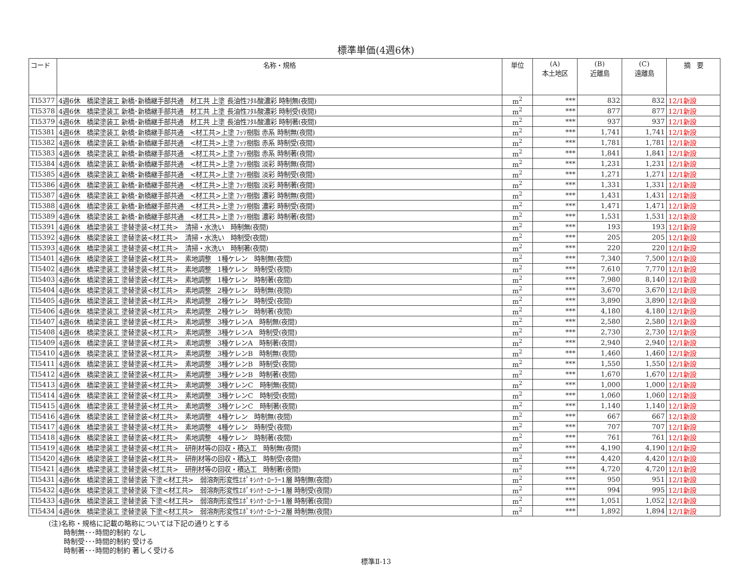標準単価(4週6休)
| コード | 名称・規格 | 単位 | (A) 本土地区 | (B) 近離島 | (C) 遠離島 | 摘 要 |
| --- | --- | --- | --- | --- | --- | --- |
| TI5377 | 4週6休 橋梁塗装工 新橋･新橋継手部共通 材工共 上塗 長油性ﾌﾀﾙ酸濃彩 時制無(夜間) | m<sup>2</sup> | *** | 832 | 832 | 12/1新設 |
| TI5378 | 4週6休 橋梁塗装工 新橋･新橋継手部共通 材工共 上塗 長油性ﾌﾀﾙ酸濃彩 時制受(夜間) | m<sup>2</sup> | *** | 877 | 877 | 12/1新設 |
| TI5379 | 4週6休 橋梁塗装工 新橋･新橋継手部共通 材工共 上塗 長油性ﾌﾀﾙ酸濃彩 時制著(夜間) | m<sup>2</sup> | *** | 937 | 937 | 12/1新設 |
| TI5381 | 4週6休 橋梁塗装工 新橋･新橋継手部共通 <材工共>上塗 ﾌｯｿ樹脂 赤系 時制無(夜間) | m<sup>2</sup> | *** | 1,741 | 1,741 | 12/1新設 |
| TI5382 | 4週6休 橋梁塗装工 新橋･新橋継手部共通 <材工共>上塗 ﾌｯｿ樹脂 赤系 時制受(夜間) | m<sup>2</sup> | *** | 1,781 | 1,781 | 12/1新設 |
| TI5383 | 4週6休 橋梁塗装工 新橋･新橋継手部共通 <材工共>上塗 ﾌｯｿ樹脂 赤系 時制著(夜間) | m<sup>2</sup> | *** | 1,841 | 1,841 | 12/1新設 |
| TI5384 | 4週6休 橋梁塗装工 新橋･新橋継手部共通 <材工共>上塗 ﾌｯｿ樹脂 淡彩 時制無(夜間) | m<sup>2</sup> | *** | 1,231 | 1,231 | 12/1新設 |
| TI5385 | 4週6休 橋梁塗装工 新橋･新橋継手部共通 <材工共>上塗 ﾌｯｿ樹脂 淡彩 時制受(夜間) | m<sup>2</sup> | *** | 1,271 | 1,271 | 12/1新設 |
| TI5386 | 4週6休 橋梁塗装工 新橋･新橋継手部共通 <材工共>上塗 ﾌｯｿ樹脂 淡彩 時制著(夜間) | m<sup>2</sup> | *** | 1,331 | 1,331 | 12/1新設 |
| TI5387 | 4週6休 橋梁塗装工 新橋･新橋継手部共通 <材工共>上塗 ﾌｯｿ樹脂 濃彩 時制無(夜間) | m<sup>2</sup> | *** | 1,431 | 1,431 | 12/1新設 |
| TI5388 | 4週6休 橋梁塗装工 新橋･新橋継手部共通 <材工共>上塗 ﾌｯｿ樹脂 濃彩 時制受(夜間) | m<sup>2</sup> | *** | 1,471 | 1,471 | 12/1新設 |
| TI5389 | 4週6休 橋梁塗装工 新橋･新橋継手部共通 <材工共>上塗 ﾌｯｿ樹脂 濃彩 時制著(夜間) | m<sup>2</sup> | *** | 1,531 | 1,531 | 12/1新設 |
| TI5391 | 4週6休 橋梁塗装工 塗替塗装<材工共> 清掃・水洗い 時制無(夜間) | m<sup>2</sup> | *** | 193 | 193 | 12/1新設 |
| TI5392 | 4週6休 橋梁塗装工 塗替塗装<材工共> 清掃・水洗い 時制受(夜間) | m<sup>2</sup> | *** | 205 | 205 | 12/1新設 |
| TI5393 | 4週6休 橋梁塗装工 塗替塗装<材工共> 清掃・水洗い 時制著(夜間) | m<sup>2</sup> | *** | 220 | 220 | 12/1新設 |
| TI5401 | 4週6休 橋梁塗装工 塗替塗装<材工共> 素地調整 1種ケレン 時制無(夜間) | m<sup>2</sup> | *** | 7,340 | 7,500 | 12/1新設 |
| TI5402 | 4週6休 橋梁塗装工 塗替塗装<材工共> 素地調整 1種ケレン 時制受(夜間) | m<sup>2</sup> | *** | 7,610 | 7,770 | 12/1新設 |
| TI5403 | 4週6休 橋梁塗装工 塗替塗装<材工共> 素地調整 1種ケレン 時制著(夜間) | m<sup>2</sup> | *** | 7,980 | 8,140 | 12/1新設 |
| TI5404 | 4週6休 橋梁塗装工 塗替塗装<材工共> 素地調整 2種ケレン 時制無(夜間) | m<sup>2</sup> | *** | 3,670 | 3,670 | 12/1新設 |
| TI5405 | 4週6休 橋梁塗装工 塗替塗装<材工共> 素地調整 2種ケレン 時制受(夜間) | m<sup>2</sup> | *** | 3,890 | 3,890 | 12/1新設 |
| TI5406 | 4週6休 橋梁塗装工 塗替塗装<材工共> 素地調整 2種ケレン 時制著(夜間) | m<sup>2</sup> | *** | 4,180 | 4,180 | 12/1新設 |
| TI5407 | 4週6休 橋梁塗装工 塗替塗装<材工共> 素地調整 3種ケレンA 時制無(夜間) | m<sup>2</sup> | *** | 2,580 | 2,580 | 12/1新設 |
| TI5408 | 4週6休 橋梁塗装工 塗替塗装<材工共> 素地調整 3種ケレンA 時制受(夜間) | m<sup>2</sup> | *** | 2,730 | 2,730 | 12/1新設 |
| TI5409 | 4週6休 橋梁塗装工 塗替塗装<材工共> 素地調整 3種ケレンA 時制著(夜間) | m<sup>2</sup> | *** | 2,940 | 2,940 | 12/1新設 |
| TI5410 | 4週6休 橋梁塗装工 塗替塗装<材工共> 素地調整 3種ケレンB 時制無(夜間) | m<sup>2</sup> | *** | 1,460 | 1,460 | 12/1新設 |
| TI5411 | 4週6休 橋梁塗装工 塗替塗装<材工共> 素地調整 3種ケレンB 時制受(夜間) | m<sup>2</sup> | *** | 1,550 | 1,550 | 12/1新設 |
| TI5412 | 4週6休 橋梁塗装工 塗替塗装<材工共> 素地調整 3種ケレンB 時制著(夜間) | m<sup>2</sup> | *** | 1,670 | 1,670 | 12/1新設 |
| TI5413 | 4週6休 橋梁塗装工 塗替塗装<材工共> 素地調整 3種ケレンC 時制無(夜間) | m<sup>2</sup> | *** | 1,000 | 1,000 | 12/1新設 |
| TI5414 | 4週6休 橋梁塗装工 塗替塗装<材工共> 素地調整 3種ケレンC 時制受(夜間) | m<sup>2</sup> | *** | 1,060 | 1,060 | 12/1新設 |
| TI5415 | 4週6休 橋梁塗装工 塗替塗装<材工共> 素地調整 3種ケレンC 時制著(夜間) | m<sup>2</sup> | *** | 1,140 | 1,140 | 12/1新設 |
| TI5416 | 4週6休 橋梁塗装工 塗替塗装<材工共> 素地調整 4種ケレン 時制無(夜間) | m<sup>2</sup> | *** | 667 | 667 | 12/1新設 |
| TI5417 | 4週6休 橋梁塗装工 塗替塗装<材工共> 素地調整 4種ケレン 時制受(夜間) | m<sup>2</sup> | *** | 707 | 707 | 12/1新設 |
| TI5418 | 4週6休 橋梁塗装工 塗替塗装<材工共> 素地調整 4種ケレン 時制著(夜間) | m<sup>2</sup> | *** | 761 | 761 | 12/1新設 |
| TI5419 | 4週6休 橋梁塗装工 塗替塗装<材工共> 研削材等の回収・積込工 時制無(夜間) | m<sup>2</sup> | *** | 4,190 | 4,190 | 12/1新設 |
| TI5420 | 4週6休 橋梁塗装工 塗替塗装<材工共> 研削材等の回収・積込工 時制受(夜間) | m<sup>2</sup> | *** | 4,420 | 4,420 | 12/1新設 |
| TI5421 | 4週6休 橋梁塗装工 塗替塗装<材工共> 研削材等の回収・積込工 時制著(夜間) | m<sup>2</sup> | *** | 4,720 | 4,720 | 12/1新設 |
| TI5431 | 4週6休 橋梁塗装工 塗替塗装 下塗<材工共> 弱溶剤形変性ｴﾎﾟｷｼﾊｹ･ﾛｰﾗｰ1層 時制無(夜間) | m<sup>2</sup> | *** | 950 | 951 | 12/1新設 |
| TI5432 | 4週6休 橋梁塗装工 塗替塗装 下塗<材工共> 弱溶剤形変性ｴﾎﾟｷｼﾊｹ･ﾛｰﾗｰ1層 時制受(夜間) | m<sup>2</sup> | *** | 994 | 995 | 12/1新設 |
| TI5433 | 4週6休 橋梁塗装工 塗替塗装 下塗<材工共> 弱溶剤形変性ｴﾎﾟｷｼﾊｹ･ﾛｰﾗｰ1層 時制著(夜間) | m<sup>2</sup> | *** | 1,051 | 1,052 | 12/1新設 |
| TI5434 | 4週6休 橋梁塗装工 塗替塗装 下塗<材工共> 弱溶剤形変性ｴﾎﾟｷｼﾊｹ･ﾛｰﾗｰ2層 時制無(夜間) | m<sup>2</sup> | *** | 1,892 | 1,894 | 12/1新設 |
(注)名称・規格に記載の略称については下記の通りとする
時制無･･･時間的制約 なし
時制受･･･時間的制約 受ける
時制著･･･時間的制約 著しく受ける
標準Ⅱ-13